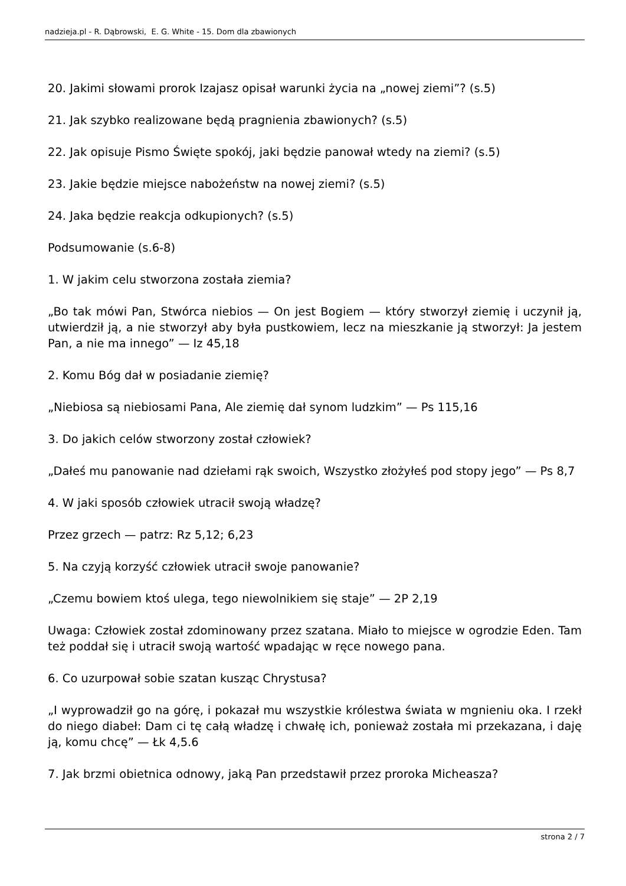nadzieja.pl - R. Dąbrowski, E. G. White - 15. Dom dla zbawionych
20. Jakimi słowami prorok Izajasz opisał warunki życia na „nowej ziemi”? (s.5)
21. Jak szybko realizowane będą pragnienia zbawionych? (s.5)
22. Jak opisuje Pismo Święte spokój, jaki będzie panował wtedy na ziemi? (s.5)
23. Jakie będzie miejsce nabożeństw na nowej ziemi? (s.5)
24. Jaka będzie reakcja odkupionych? (s.5)
Podsumowanie (s.6-8)
1. W jakim celu stworzona została ziemia?
„Bo tak mówi Pan, Stwórca niebios — On jest Bogiem — który stworzył ziemię i uczynił ją, utwierdził ją, a nie stworzył aby była pustkowiem, lecz na mieszkanie ją stworzył: Ja jestem Pan, a nie ma innego” — Iz 45,18
2. Komu Bóg dał w posiadanie ziemię?
„Niebiosa są niebiosami Pana, Ale ziemię dał synom ludzkim” — Ps 115,16
3. Do jakich celów stworzony został człowiek?
„Dałeś mu panowanie nad dziełami rąk swoich, Wszystko złożyłeś pod stopy jego” — Ps 8,7
4. W jaki sposób człowiek utracił swoją władzę?
Przez grzech — patrz: Rz 5,12; 6,23
5. Na czyją korzyść człowiek utracił swoje panowanie?
„Czemu bowiem ktoś ulega, tego niewolnikiem się staje” — 2P 2,19
Uwaga: Człowiek został zdominowany przez szatana. Miało to miejsce w ogrodzie Eden. Tam też poddał się i utracił swoją wartość wpadając w ręce nowego pana.
6. Co uzurpował sobie szatan kusząc Chrystusa?
„I wyprowadził go na górę, i pokazał mu wszystkie królestwa świata w mgnieniu oka. I rzekł do niego diabeł: Dam ci tę całą władzę i chwałę ich, ponieważ została mi przekazana, i daję ją, komu chcę” — Łk 4,5.6
7. Jak brzmi obietnica odnowy, jaką Pan przedstawił przez proroka Micheasza?
strona 2 / 7